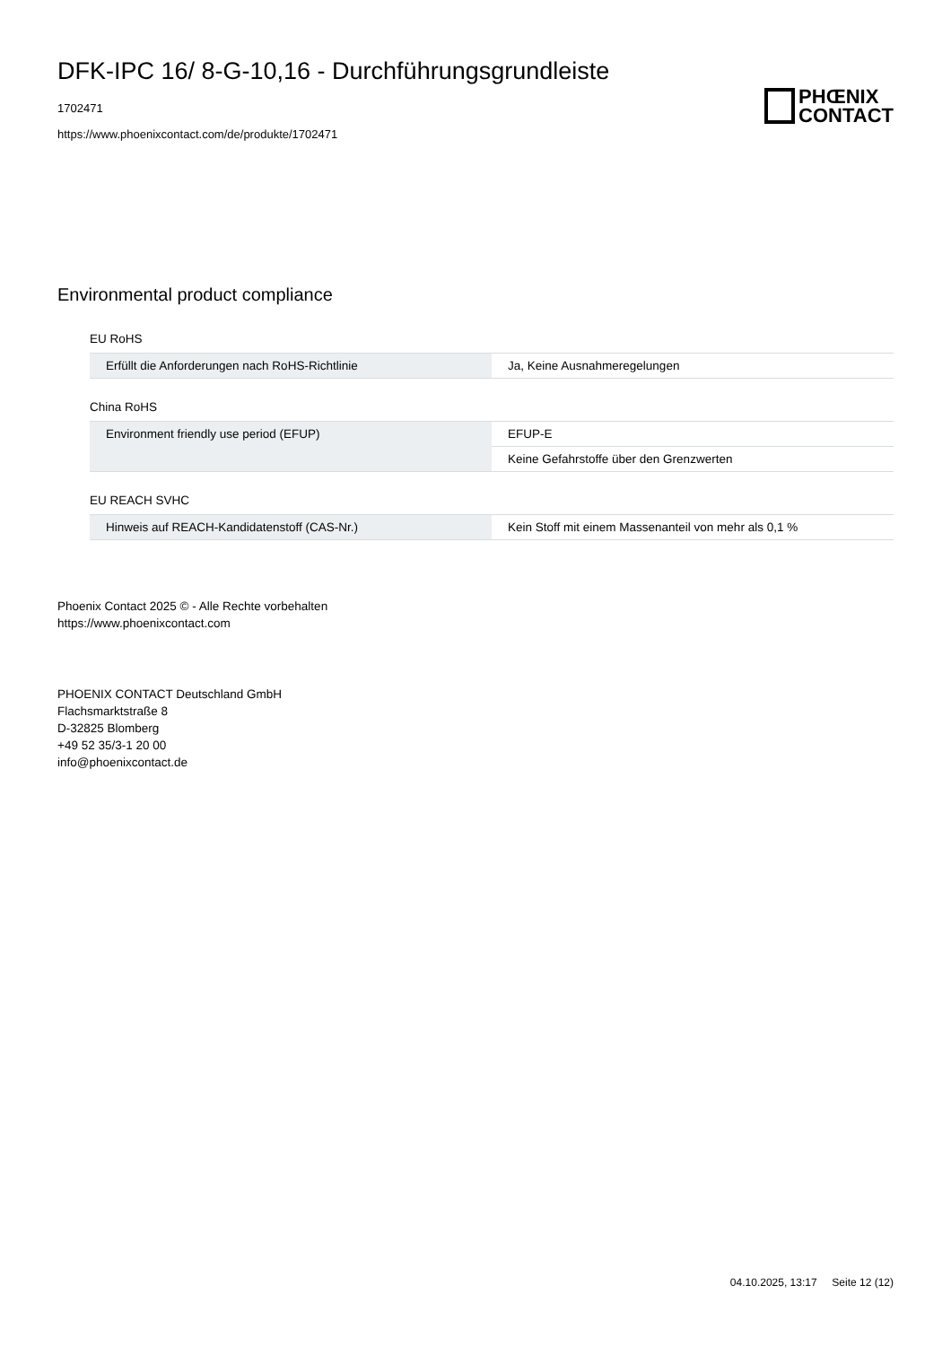DFK-IPC 16/ 8-G-10,16 - Durchführungsgrundleiste
1702471
https://www.phoenixcontact.com/de/produkte/1702471
PHŒNIX
CONTACT
Environmental product compliance
EU RoHS
| Erfüllt die Anforderungen nach RoHS-Richtlinie | Ja, Keine Ausnahmeregelungen |
China RoHS
| Environment friendly use period (EFUP) | EFUP-E |
| | Keine Gefahrstoffe über den Grenzwerten |
EU REACH SVHC
| Hinweis auf REACH-Kandidatenstoff (CAS-Nr.) | Kein Stoff mit einem Massenanteil von mehr als 0,1 % |
Phoenix Contact 2025 © - Alle Rechte vorbehalten
https://www.phoenixcontact.com
PHOENIX CONTACT Deutschland GmbH
Flachsmarktstraße 8
D-32825 Blomberg
+49 52 35/3-1 20 00
info@phoenixcontact.de
04.10.2025, 13:17 Seite 12 (12)